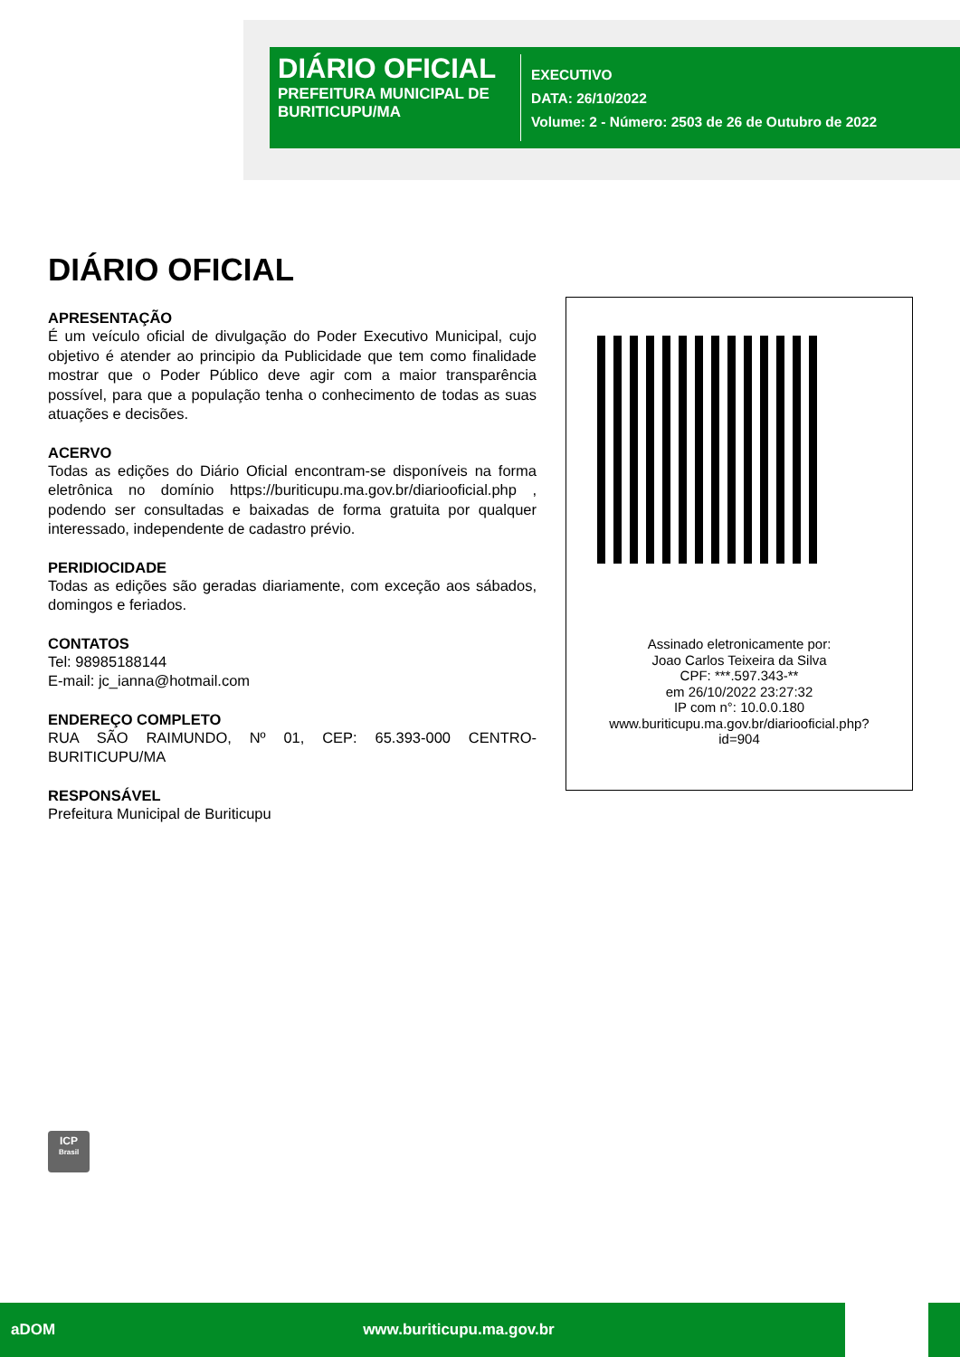DIÁRIO OFICIAL
PREFEITURA MUNICIPAL DE BURITICUPU/MA
EXECUTIVO
DATA: 26/10/2022
Volume: 2 - Número: 2503 de 26 de Outubro de 2022
DIÁRIO OFICIAL
APRESENTAÇÃO
É um veículo oficial de divulgação do Poder Executivo Municipal, cujo objetivo é atender ao principio da Publicidade que tem como finalidade mostrar que o Poder Público deve agir com a maior transparência possível, para que a população tenha o conhecimento de todas as suas atuações e decisões.
ACERVO
Todas as edições do Diário Oficial encontram-se disponíveis na forma eletrônica no domínio https://buriticupu.ma.gov.br/diariooficial.php , podendo ser consultadas e baixadas de forma gratuita por qualquer interessado, independente de cadastro prévio.
PERIDIOCIDADE
Todas as edições são geradas diariamente, com exceção aos sábados, domingos e feriados.
CONTATOS
Tel: 98985188144
E-mail: jc_ianna@hotmail.com
ENDEREÇO COMPLETO
RUA SÃO RAIMUNDO, Nº 01, CEP: 65.393-000 CENTRO-BURITICUPU/MA
RESPONSÁVEL
Prefeitura Municipal de Buriticupu
Assinado eletronicamente por:
Joao Carlos Teixeira da Silva
CPF: ***.597.343-**
em 26/10/2022 23:27:32
IP com n°: 10.0.0.180
www.buriticupu.ma.gov.br/diariooficial.php?
id=904
ICP
Brasil
aDOM www.buriticupu.ma.gov.br